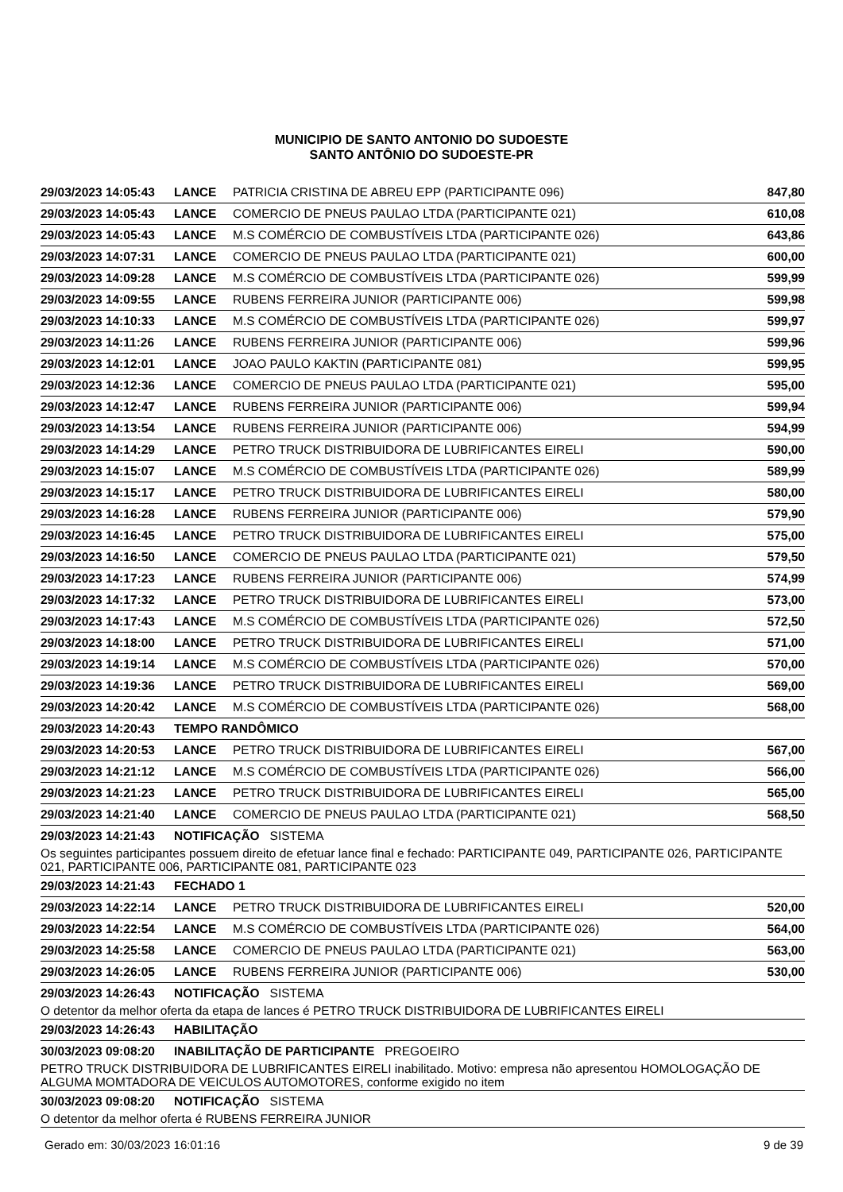MUNICIPIO DE SANTO ANTONIO DO SUDOESTE
SANTO ANTÔNIO DO SUDOESTE-PR
| 29/03/2023 14:05:43 | LANCE | PATRICIA CRISTINA DE ABREU EPP (PARTICIPANTE 096) | 847,80 |
| 29/03/2023 14:05:43 | LANCE | COMERCIO DE PNEUS PAULAO LTDA (PARTICIPANTE 021) | 610,08 |
| 29/03/2023 14:05:43 | LANCE | M.S COMÉRCIO DE COMBUSTÍVEIS LTDA (PARTICIPANTE 026) | 643,86 |
| 29/03/2023 14:07:31 | LANCE | COMERCIO DE PNEUS PAULAO LTDA (PARTICIPANTE 021) | 600,00 |
| 29/03/2023 14:09:28 | LANCE | M.S COMÉRCIO DE COMBUSTÍVEIS LTDA (PARTICIPANTE 026) | 599,99 |
| 29/03/2023 14:09:55 | LANCE | RUBENS FERREIRA JUNIOR (PARTICIPANTE 006) | 599,98 |
| 29/03/2023 14:10:33 | LANCE | M.S COMÉRCIO DE COMBUSTÍVEIS LTDA (PARTICIPANTE 026) | 599,97 |
| 29/03/2023 14:11:26 | LANCE | RUBENS FERREIRA JUNIOR (PARTICIPANTE 006) | 599,96 |
| 29/03/2023 14:12:01 | LANCE | JOAO PAULO KAKTIN (PARTICIPANTE 081) | 599,95 |
| 29/03/2023 14:12:36 | LANCE | COMERCIO DE PNEUS PAULAO LTDA (PARTICIPANTE 021) | 595,00 |
| 29/03/2023 14:12:47 | LANCE | RUBENS FERREIRA JUNIOR (PARTICIPANTE 006) | 599,94 |
| 29/03/2023 14:13:54 | LANCE | RUBENS FERREIRA JUNIOR (PARTICIPANTE 006) | 594,99 |
| 29/03/2023 14:14:29 | LANCE | PETRO TRUCK DISTRIBUIDORA DE LUBRIFICANTES EIRELI | 590,00 |
| 29/03/2023 14:15:07 | LANCE | M.S COMÉRCIO DE COMBUSTÍVEIS LTDA (PARTICIPANTE 026) | 589,99 |
| 29/03/2023 14:15:17 | LANCE | PETRO TRUCK DISTRIBUIDORA DE LUBRIFICANTES EIRELI | 580,00 |
| 29/03/2023 14:16:28 | LANCE | RUBENS FERREIRA JUNIOR (PARTICIPANTE 006) | 579,90 |
| 29/03/2023 14:16:45 | LANCE | PETRO TRUCK DISTRIBUIDORA DE LUBRIFICANTES EIRELI | 575,00 |
| 29/03/2023 14:16:50 | LANCE | COMERCIO DE PNEUS PAULAO LTDA (PARTICIPANTE 021) | 579,50 |
| 29/03/2023 14:17:23 | LANCE | RUBENS FERREIRA JUNIOR (PARTICIPANTE 006) | 574,99 |
| 29/03/2023 14:17:32 | LANCE | PETRO TRUCK DISTRIBUIDORA DE LUBRIFICANTES EIRELI | 573,00 |
| 29/03/2023 14:17:43 | LANCE | M.S COMÉRCIO DE COMBUSTÍVEIS LTDA (PARTICIPANTE 026) | 572,50 |
| 29/03/2023 14:18:00 | LANCE | PETRO TRUCK DISTRIBUIDORA DE LUBRIFICANTES EIRELI | 571,00 |
| 29/03/2023 14:19:14 | LANCE | M.S COMÉRCIO DE COMBUSTÍVEIS LTDA (PARTICIPANTE 026) | 570,00 |
| 29/03/2023 14:19:36 | LANCE | PETRO TRUCK DISTRIBUIDORA DE LUBRIFICANTES EIRELI | 569,00 |
| 29/03/2023 14:20:42 | LANCE | M.S COMÉRCIO DE COMBUSTÍVEIS LTDA (PARTICIPANTE 026) | 568,00 |
| 29/03/2023 14:20:43 | TEMPO RANDÔMICO | | |
| 29/03/2023 14:20:53 | LANCE | PETRO TRUCK DISTRIBUIDORA DE LUBRIFICANTES EIRELI | 567,00 |
| 29/03/2023 14:21:12 | LANCE | M.S COMÉRCIO DE COMBUSTÍVEIS LTDA (PARTICIPANTE 026) | 566,00 |
| 29/03/2023 14:21:23 | LANCE | PETRO TRUCK DISTRIBUIDORA DE LUBRIFICANTES EIRELI | 565,00 |
| 29/03/2023 14:21:40 | LANCE | COMERCIO DE PNEUS PAULAO LTDA (PARTICIPANTE 021) | 568,50 |
| 29/03/2023 14:21:43 | NOTIFICAÇÃO SISTEMA | | |
| Os seguintes participantes possuem direito de efetuar lance final e fechado: PARTICIPANTE 049, PARTICIPANTE 026, PARTICIPANTE 021, PARTICIPANTE 006, PARTICIPANTE 081, PARTICIPANTE 023 | | | |
| 29/03/2023 14:21:43 | FECHADO 1 | | |
| 29/03/2023 14:22:14 | LANCE | PETRO TRUCK DISTRIBUIDORA DE LUBRIFICANTES EIRELI | 520,00 |
| 29/03/2023 14:22:54 | LANCE | M.S COMÉRCIO DE COMBUSTÍVEIS LTDA (PARTICIPANTE 026) | 564,00 |
| 29/03/2023 14:25:58 | LANCE | COMERCIO DE PNEUS PAULAO LTDA (PARTICIPANTE 021) | 563,00 |
| 29/03/2023 14:26:05 | LANCE | RUBENS FERREIRA JUNIOR (PARTICIPANTE 006) | 530,00 |
| 29/03/2023 14:26:43 | NOTIFICAÇÃO SISTEMA | | |
| O detentor da melhor oferta da etapa de lances é PETRO TRUCK DISTRIBUIDORA DE LUBRIFICANTES EIRELI | | | |
| 29/03/2023 14:26:43 | HABILITAÇÃO | | |
| 30/03/2023 09:08:20 | INABILITAÇÃO DE PARTICIPANTE PREGOEIRO | | |
| PETRO TRUCK DISTRIBUIDORA DE LUBRIFICANTES EIRELI inabilitado. Motivo: empresa não apresentou HOMOLOGAÇÃO DE ALGUMA MOMTADORA DE VEICULOS AUTOMOTORES, conforme exigido no item | | | |
| 30/03/2023 09:08:20 | NOTIFICAÇÃO SISTEMA | | |
| O detentor da melhor oferta é RUBENS FERREIRA JUNIOR | | | |
Gerado em: 30/03/2023 16:01:16 9 de 39